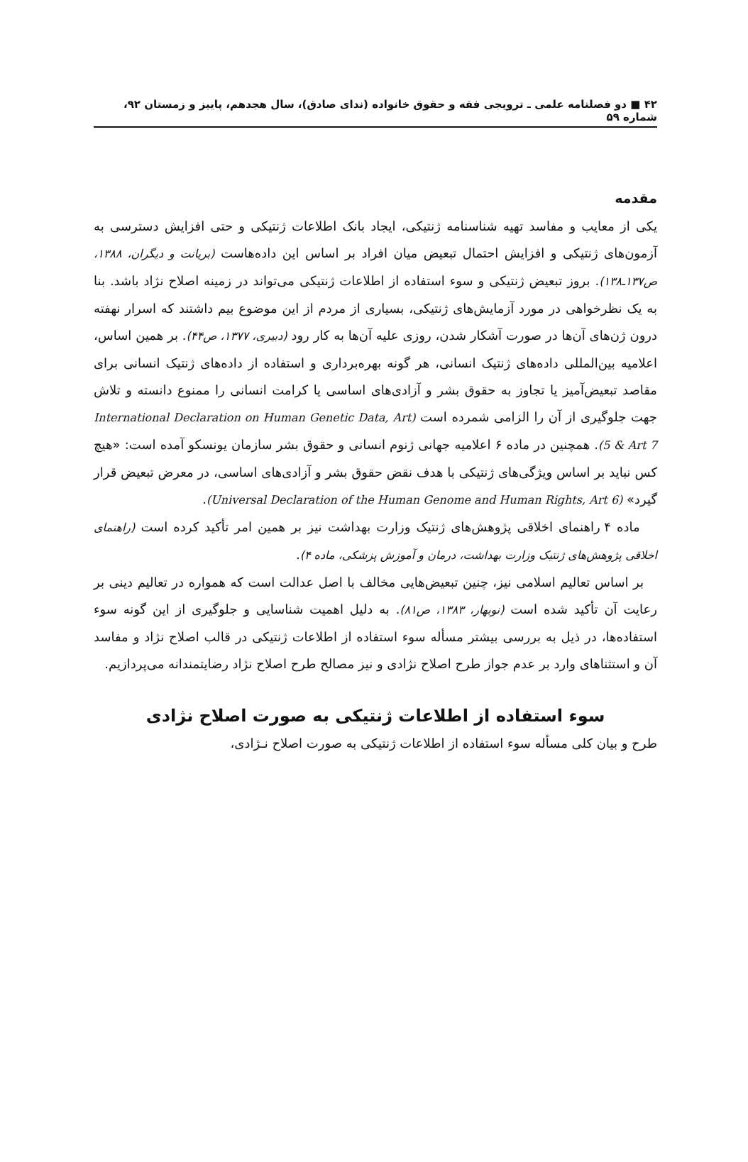۴۲ ■ دو فصلنامه علمی ـ ترویجی فقه و حقوق خانواده (ندای صادق)، سال هجدهم، پاییز و زمستان ۹۲، شماره ۵۹
مقدمه
یکی از معایب و مفاسد تهیه شناسنامه ژنتیکی، ایجاد بانک اطلاعات ژنتیکی و حتی افزایش دسترسی به آزمون‌های ژنتیکی و افزایش احتمال تبعیض میان افراد بر اساس این داده‌هاست (بریانت و دیگران، ۱۳۸۸، ص۱۳۷ـ۱۳۸). بروز تبعیض ژنتیکی و سوء استفاده از اطلاعات ژنتیکی می‌تواند در زمینه اصلاح نژاد باشد. بنا به یک نظرخواهی در مورد آزمایش‌های ژنتیکی، بسیاری از مردم از این موضوع بیم داشتند که اسرار نهفته درون ژن‌های آن‌ها در صورت آشکار شدن، روزی علیه آن‌ها به کار رود (دبیری، ۱۳۷۷، ص۴۴). بر همین اساس، اعلامیه بین‌المللی داده‌های ژنتیک انسانی، هر گونه بهره‌برداری و استفاده از داده‌های ژنتیک انسانی برای مقاصد تبعیض‌آمیز یا تجاوز به حقوق بشر و آزادی‌های اساسی یا کرامت انسانی را ممنوع دانسته و تلاش جهت جلوگیری از آن را الزامی شمرده است (International Declaration on Human Genetic Data, Art 5 & Art 7). همچنین در ماده ۶ اعلامیه جهانی ژنوم انسانی و حقوق بشر سازمان یونسکو آمده است: «هیچ کس نباید بر اساس ویژگی‌های ژنتیکی با هدف نقض حقوق بشر و آزادی‌های اساسی، در معرض تبعیض قرار گیرد» (Universal Declaration of the Human Genome and Human Rights, Art 6).
ماده ۴ راهنمای اخلاقی پژوهش‌های ژنتیک وزارت بهداشت نیز بر همین امر تأکید کرده است (راهنمای اخلاقی پژوهش‌های ژنتیک وزارت بهداشت، درمان و آموزش پزشکی، ماده ۴).
بر اساس تعالیم اسلامی نیز، چنین تبعیض‌هایی مخالف با اصل عدالت است که همواره در تعالیم دینی بر رعایت آن تأکید شده است (نوبهار، ۱۳۸۳، ص۸۱). به دلیل اهمیت شناسایی و جلوگیری از این گونه سوء استفاده‌ها، در ذیل به بررسی بیشتر مسأله سوء استفاده از اطلاعات ژنتیکی در قالب اصلاح نژاد و مفاسد آن و استثناهای وارد بر عدم جواز طرح اصلاح نژادی و نیز مصالح طرح اصلاح نژاد رضایتمندانه می‌پردازیم.
سوء استفاده از اطلاعات ژنتیکی به صورت اصلاح نژادی
طرح و بیان کلی مسأله سوء استفاده از اطلاعات ژنتیکی به صورت اصلاح نـژادی،